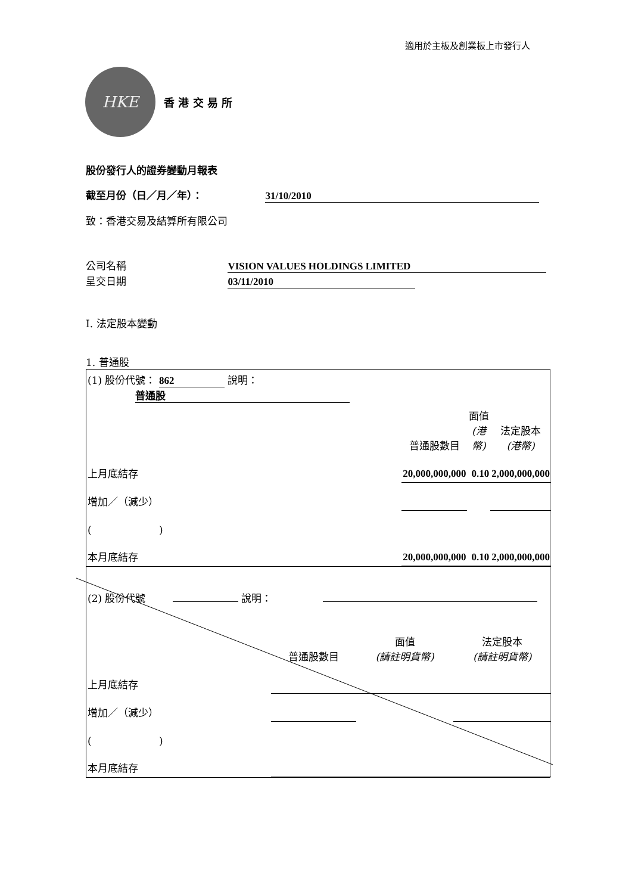適用於主板及創業板上市發行人
HKE
香 港 交 易 所
股份發行人的證券變動月報表
截至月份（日／月／年）： 31/10/2010
致：香港交易及結算所有限公司
公司名稱 VISION VALUES HOLDINGS LIMITED
呈交日期 03/11/2010
I. 法定股本變動
1. 普通股
| (1) 股份代號： 862 說明： 普通股 | | | | |
| | | 普通股數目 | 面值 (港幣) | 法定股本 (港幣) |
| 上月底結存 | | 20,000,000,000 | 0.10 | 2,000,000,000 |
| 增加／（減少） | | | | |
| ( ) | | | | |
| 本月底結存 | | 20,000,000,000 | 0.10 | 2,000,000,000 |
| (2) 股份代號 說明： | | | | |
| | | 普通股數目 | 面值 (請註明貨幣) | 法定股本 (請註明貨幣) |
| 上月底結存 | | | | |
| 增加／（減少） | | | | |
| ( ) | | | | |
| 本月底結存 | | | | |